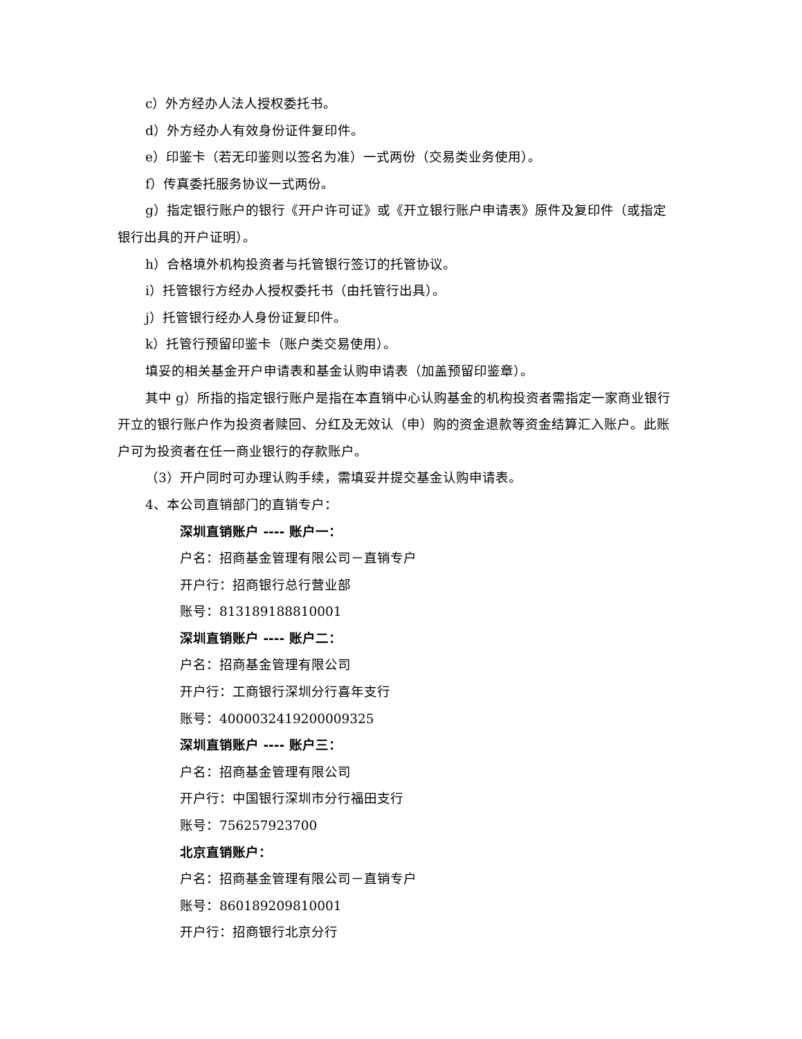c）外方经办人法人授权委托书。
d）外方经办人有效身份证件复印件。
e）印鉴卡（若无印鉴则以签名为准）一式两份（交易类业务使用）。
f）传真委托服务协议一式两份。
g）指定银行账户的银行《开户许可证》或《开立银行账户申请表》原件及复印件（或指定银行出具的开户证明）。
h）合格境外机构投资者与托管银行签订的托管协议。
i）托管银行方经办人授权委托书（由托管行出具）。
j）托管银行经办人身份证复印件。
k）托管行预留印鉴卡（账户类交易使用）。
填妥的相关基金开户申请表和基金认购申请表（加盖预留印鉴章）。
其中 g）所指的指定银行账户是指在本直销中心认购基金的机构投资者需指定一家商业银行开立的银行账户作为投资者赎回、分红及无效认（申）购的资金退款等资金结算汇入账户。此账户可为投资者在任一商业银行的存款账户。
（3）开户同时可办理认购手续，需填妥并提交基金认购申请表。
4、本公司直销部门的直销专户：
深圳直销账户 ---- 账户一：
户名：招商基金管理有限公司－直销专户
开户行：招商银行总行营业部
账号：813189188810001
深圳直销账户 ---- 账户二：
户名：招商基金管理有限公司
开户行：工商银行深圳分行喜年支行
账号：4000032419200009325
深圳直销账户 ---- 账户三：
户名：招商基金管理有限公司
开户行：中国银行深圳市分行福田支行
账号：756257923700
北京直销账户：
户名：招商基金管理有限公司－直销专户
账号：860189209810001
开户行：招商银行北京分行